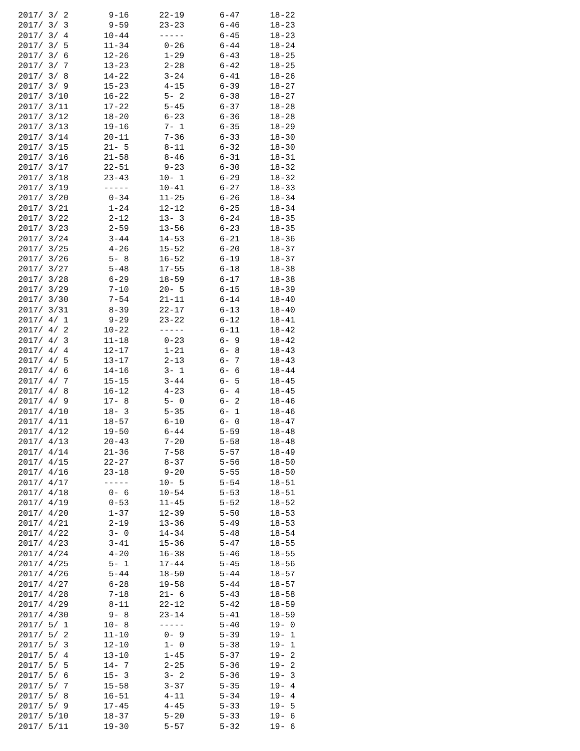2017/ 3/ 2        9-16      22-19       6-47      18-22
2017/ 3/ 3        9-59      23-23       6-46      18-23
2017/ 3/ 4       10-44      -----       6-45      18-23
2017/ 3/ 5       11-34       0-26       6-44      18-24
2017/ 3/ 6       12-26       1-29       6-43      18-25
2017/ 3/ 7       13-23       2-28       6-42      18-25
2017/ 3/ 8       14-22       3-24       6-41      18-26
2017/ 3/ 9       15-23       4-15       6-39      18-27
2017/ 3/10       16-22       5- 2       6-38      18-27
2017/ 3/11       17-22       5-45       6-37      18-28
2017/ 3/12       18-20       6-23       6-36      18-28
2017/ 3/13       19-16       7- 1       6-35      18-29
2017/ 3/14       20-11       7-36       6-33      18-30
2017/ 3/15       21- 5       8-11       6-32      18-30
2017/ 3/16       21-58       8-46       6-31      18-31
2017/ 3/17       22-51       9-23       6-30      18-32
2017/ 3/18       23-43      10- 1       6-29      18-32
2017/ 3/19       -----      10-41       6-27      18-33
2017/ 3/20        0-34      11-25       6-26      18-34
2017/ 3/21        1-24      12-12       6-25      18-34
2017/ 3/22        2-12      13- 3       6-24      18-35
2017/ 3/23        2-59      13-56       6-23      18-35
2017/ 3/24        3-44      14-53       6-21      18-36
2017/ 3/25        4-26      15-52       6-20      18-37
2017/ 3/26        5- 8      16-52       6-19      18-37
2017/ 3/27        5-48      17-55       6-18      18-38
2017/ 3/28        6-29      18-59       6-17      18-38
2017/ 3/29        7-10      20- 5       6-15      18-39
2017/ 3/30        7-54      21-11       6-14      18-40
2017/ 3/31        8-39      22-17       6-13      18-40
2017/ 4/ 1        9-29      23-22       6-12      18-41
2017/ 4/ 2       10-22      -----       6-11      18-42
2017/ 4/ 3       11-18       0-23       6- 9      18-42
2017/ 4/ 4       12-17       1-21       6- 8      18-43
2017/ 4/ 5       13-17       2-13       6- 7      18-43
2017/ 4/ 6       14-16       3- 1       6- 6      18-44
2017/ 4/ 7       15-15       3-44       6- 5      18-45
2017/ 4/ 8       16-12       4-23       6- 4      18-45
2017/ 4/ 9       17- 8       5- 0       6- 2      18-46
2017/ 4/10       18- 3       5-35       6- 1      18-46
2017/ 4/11       18-57       6-10       6- 0      18-47
2017/ 4/12       19-50       6-44       5-59      18-48
2017/ 4/13       20-43       7-20       5-58      18-48
2017/ 4/14       21-36       7-58       5-57      18-49
2017/ 4/15       22-27       8-37       5-56      18-50
2017/ 4/16       23-18       9-20       5-55      18-50
2017/ 4/17       -----      10- 5       5-54      18-51
2017/ 4/18        0- 6      10-54       5-53      18-51
2017/ 4/19        0-53      11-45       5-52      18-52
2017/ 4/20        1-37      12-39       5-50      18-53
2017/ 4/21        2-19      13-36       5-49      18-53
2017/ 4/22        3- 0      14-34       5-48      18-54
2017/ 4/23        3-41      15-36       5-47      18-55
2017/ 4/24        4-20      16-38       5-46      18-55
2017/ 4/25        5- 1      17-44       5-45      18-56
2017/ 4/26        5-44      18-50       5-44      18-57
2017/ 4/27        6-28      19-58       5-44      18-57
2017/ 4/28        7-18      21- 6       5-43      18-58
2017/ 4/29        8-11      22-12       5-42      18-59
2017/ 4/30        9- 8      23-14       5-41      18-59
2017/ 5/ 1       10- 8      -----       5-40      19- 0
2017/ 5/ 2       11-10       0- 9       5-39      19- 1
2017/ 5/ 3       12-10       1- 0       5-38      19- 1
2017/ 5/ 4       13-10       1-45       5-37      19- 2
2017/ 5/ 5       14- 7       2-25       5-36      19- 2
2017/ 5/ 6       15- 3       3- 2       5-36      19- 3
2017/ 5/ 7       15-58       3-37       5-35      19- 4
2017/ 5/ 8       16-51       4-11       5-34      19- 4
2017/ 5/ 9       17-45       4-45       5-33      19- 5
2017/ 5/10       18-37       5-20       5-33      19- 6
2017/ 5/11       19-30       5-57       5-32      19- 6